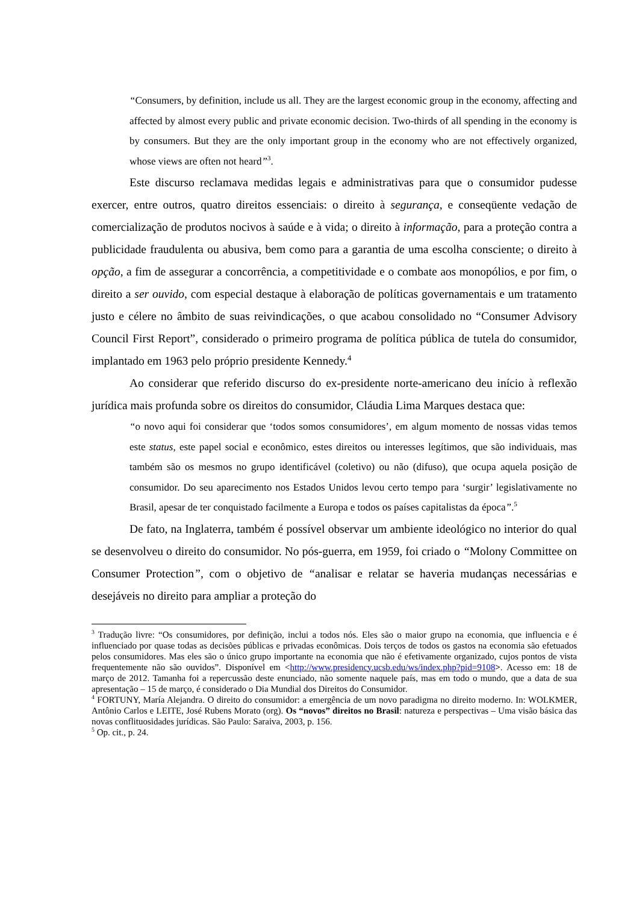“Consumers, by definition, include us all. They are the largest economic group in the economy, affecting and affected by almost every public and private economic decision. Two-thirds of all spending in the economy is by consumers. But they are the only important group in the economy who are not effectively organized, whose views are often not heard”<sup>3</sup>.
Este discurso reclamava medidas legais e administrativas para que o consumidor pudesse exercer, entre outros, quatro direitos essenciais: o direito à segurança, e conseqüente vedação de comercialização de produtos nocivos à saúde e à vida; o direito à informação, para a proteção contra a publicidade fraudulenta ou abusiva, bem como para a garantia de uma escolha consciente; o direito à opção, a fim de assegurar a concorrência, a competitividade e o combate aos monopólios, e por fim, o direito a ser ouvido, com especial destaque à elaboração de políticas governamentais e um tratamento justo e célere no âmbito de suas reivindicações, o que acabou consolidado no “Consumer Advisory Council First Report”, considerado o primeiro programa de política pública de tutela do consumidor, implantado em 1963 pelo próprio presidente Kennedy.<sup>4</sup>
Ao considerar que referido discurso do ex-presidente norte-americano deu início à reflexão jurídica mais profunda sobre os direitos do consumidor, Cláudia Lima Marques destaca que:
“o novo aqui foi considerar que ‘todos somos consumidores’, em algum momento de nossas vidas temos este status, este papel social e econômico, estes direitos ou interesses legítimos, que são individuais, mas também são os mesmos no grupo identificável (coletivo) ou não (difuso), que ocupa aquela posição de consumidor. Do seu aparecimento nos Estados Unidos levou certo tempo para ‘surgir’ legislativamente no Brasil, apesar de ter conquistado facilmente a Europa e todos os países capitalistas da época”.<sup>5</sup>
De fato, na Inglaterra, também é possível observar um ambiente ideológico no interior do qual se desenvolveu o direito do consumidor. No pós-guerra, em 1959, foi criado o “Molony Committee on Consumer Protection”, com o objetivo de “analisar e relatar se haveria mudanças necessárias e desejáveis no direito para ampliar a proteção do
<sup>3</sup> Tradução livre: “Os consumidores, por definição, inclui a todos nós. Eles são o maior grupo na economia, que influencia e é influenciado por quase todas as decisões públicas e privadas econômicas. Dois terços de todos os gastos na economia são efetuados pelos consumidores. Mas eles são o único grupo importante na economia que não é efetivamente organizado, cujos pontos de vista frequentemente não são ouvidos”. Disponível em <http://www.presidency.ucsb.edu/ws/index.php?pid=9108>. Acesso em: 18 de março de 2012. Tamanha foi a repercussão deste enunciado, não somente naquele país, mas em todo o mundo, que a data de sua apresentação – 15 de março, é considerado o Dia Mundial dos Direitos do Consumidor.
<sup>4</sup> FORTUNY, María Alejandra. O direito do consumidor: a emergência de um novo paradigma no direito moderno. In: WOLKMER, Antônio Carlos e LEITE, José Rubens Morato (org). Os “novos” direitos no Brasil: natureza e perspectivas – Uma visão básica das novas conflituosidades jurídicas. São Paulo: Saraiva, 2003, p. 156.
<sup>5</sup> Op. cit., p. 24.